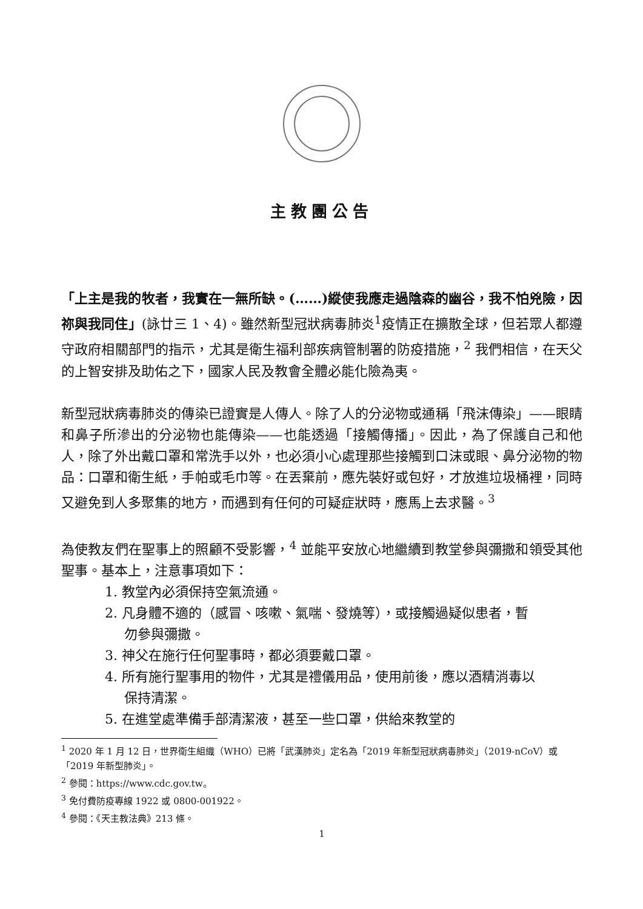主教團公告
「上主是我的牧者，我實在一無所缺。(……)縱使我應走過陰森的幽谷，我不怕兇險，因祢與我同住」(詠廿三 1、4)。雖然新型冠狀病毒肺炎<sup>1</sup>疫情正在擴散全球，但若眾人都遵守政府相關部門的指示，尤其是衛生福利部疾病管制署的防疫措施，<sup>2</sup> 我們相信，在天父的上智安排及助佑之下，國家人民及教會全體必能化險為夷。
新型冠狀病毒肺炎的傳染已證實是人傳人。除了人的分泌物或通稱「飛沫傳染」——眼睛和鼻子所滲出的分泌物也能傳染——也能透過「接觸傳播」。因此，為了保護自己和他人，除了外出戴口罩和常洗手以外，也必須小心處理那些接觸到口沫或眼、鼻分泌物的物品：口罩和衛生紙，手帕或毛巾等。在丟棄前，應先裝好或包好，才放進垃圾桶裡，同時又避免到人多聚集的地方，而遇到有任何的可疑症狀時，應馬上去求醫。<sup>3</sup>
為使教友們在聖事上的照顧不受影響，<sup>4</sup> 並能平安放心地繼續到教堂參與彌撒和領受其他聖事。基本上，注意事項如下：
1. 教堂內必須保持空氣流通。
2. 凡身體不適的（感冒、咳嗽、氣喘、發燒等），或接觸過疑似患者，暫勿參與彌撒。
3. 神父在施行任何聖事時，都必須要戴口罩。
4. 所有施行聖事用的物件，尤其是禮儀用品，使用前後，應以酒精消毒以保持清潔。
5. 在進堂處準備手部清潔液，甚至一些口罩，供給來教堂的
<sup>1</sup> 2020 年 1 月 12 日，世界衛生組織（WHO）已將「武漢肺炎」定名為「2019 年新型冠狀病毒肺炎」（2019-nCoV）或「2019 年新型肺炎」。
<sup>2</sup> 參閱：https://www.cdc.gov.tw。
<sup>3</sup> 免付費防疫專線 1922 或 0800-001922。
<sup>4</sup> 參閱：《天主教法典》213 條。
1